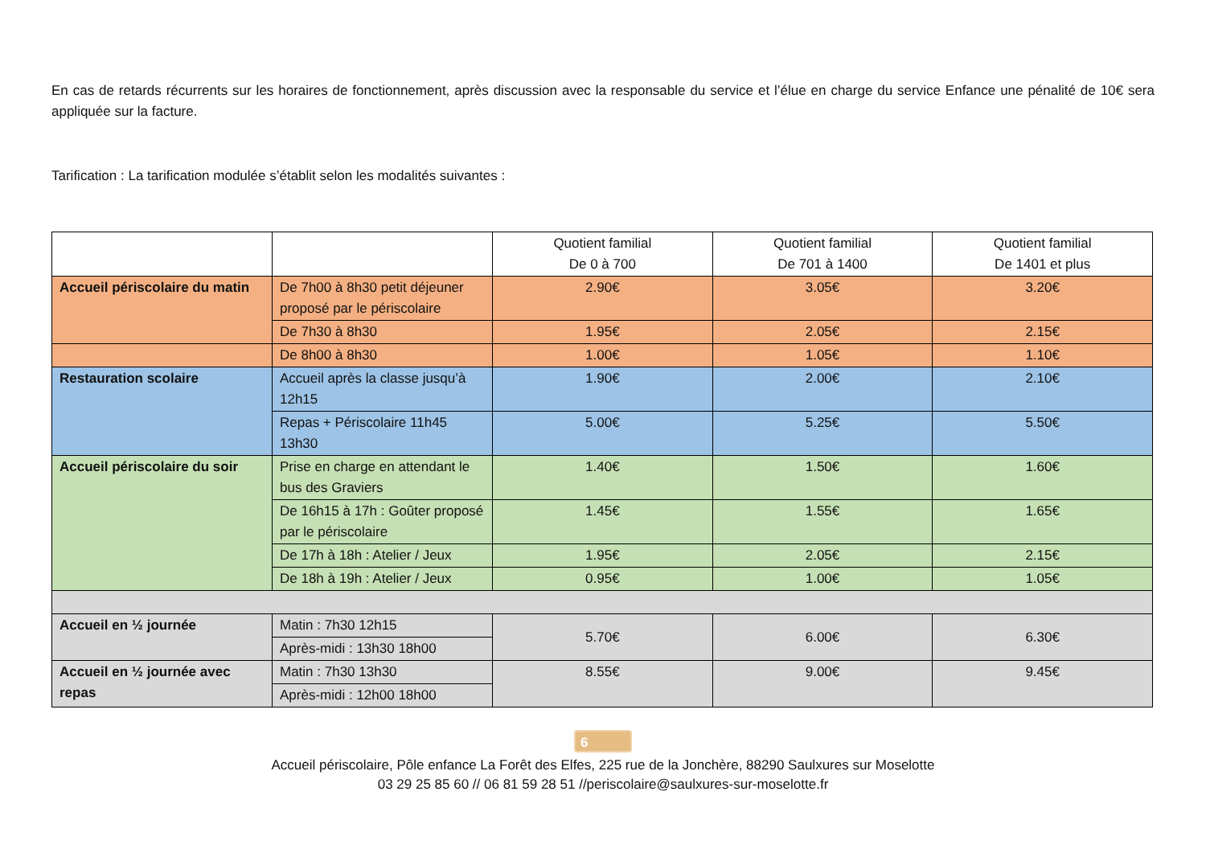En cas de retards récurrents sur les horaires de fonctionnement, après discussion avec la responsable du service et l’élue en charge du service Enfance une pénalité de 10€ sera appliquée sur la facture.
Tarification : La tarification modulée s’établit selon les modalités suivantes :
| | | Quotient familial De 0 à 700 | Quotient familial De 701 à 1400 | Quotient familial De 1401 et plus |
| --- | --- | --- | --- | --- |
| Accueil périscolaire du matin | De 7h00 à 8h30 petit déjeuner proposé par le périscolaire | 2.90€ | 3.05€ | 3.20€ |
| | De 7h30 à 8h30 | 1.95€ | 2.05€ | 2.15€ |
| | De 8h00 à 8h30 | 1.00€ | 1.05€ | 1.10€ |
| Restauration scolaire | Accueil après la classe jusqu’à 12h15 | 1.90€ | 2.00€ | 2.10€ |
| | Repas + Périscolaire 11h45 13h30 | 5.00€ | 5.25€ | 5.50€ |
| Accueil périscolaire du soir | Prise en charge en attendant le bus des Graviers | 1.40€ | 1.50€ | 1.60€ |
| | De 16h15 à 17h : Goûter proposé par le périscolaire | 1.45€ | 1.55€ | 1.65€ |
| | De 17h à 18h : Atelier / Jeux | 1.95€ | 2.05€ | 2.15€ |
| | De 18h à 19h : Atelier / Jeux | 0.95€ | 1.00€ | 1.05€ |
| Accueil en ½ journée | Matin : 7h30 12h15 | 5.70€ | 6.00€ | 6.30€ |
| | Après-midi : 13h30 18h00 | | | |
| Accueil en ½ journée avec repas | Matin : 7h30 13h30 | 8.55€ | 9.00€ | 9.45€ |
| | Après-midi : 12h00 18h00 | | | |
6
Accueil périscolaire, Pôle enfance La Forêt des Elfes, 225 rue de la Jonchère, 88290 Saulxures sur Moselotte
03 29 25 85 60 // 06 81 59 28 51 //periscolaire@saulxures-sur-moselotte.fr